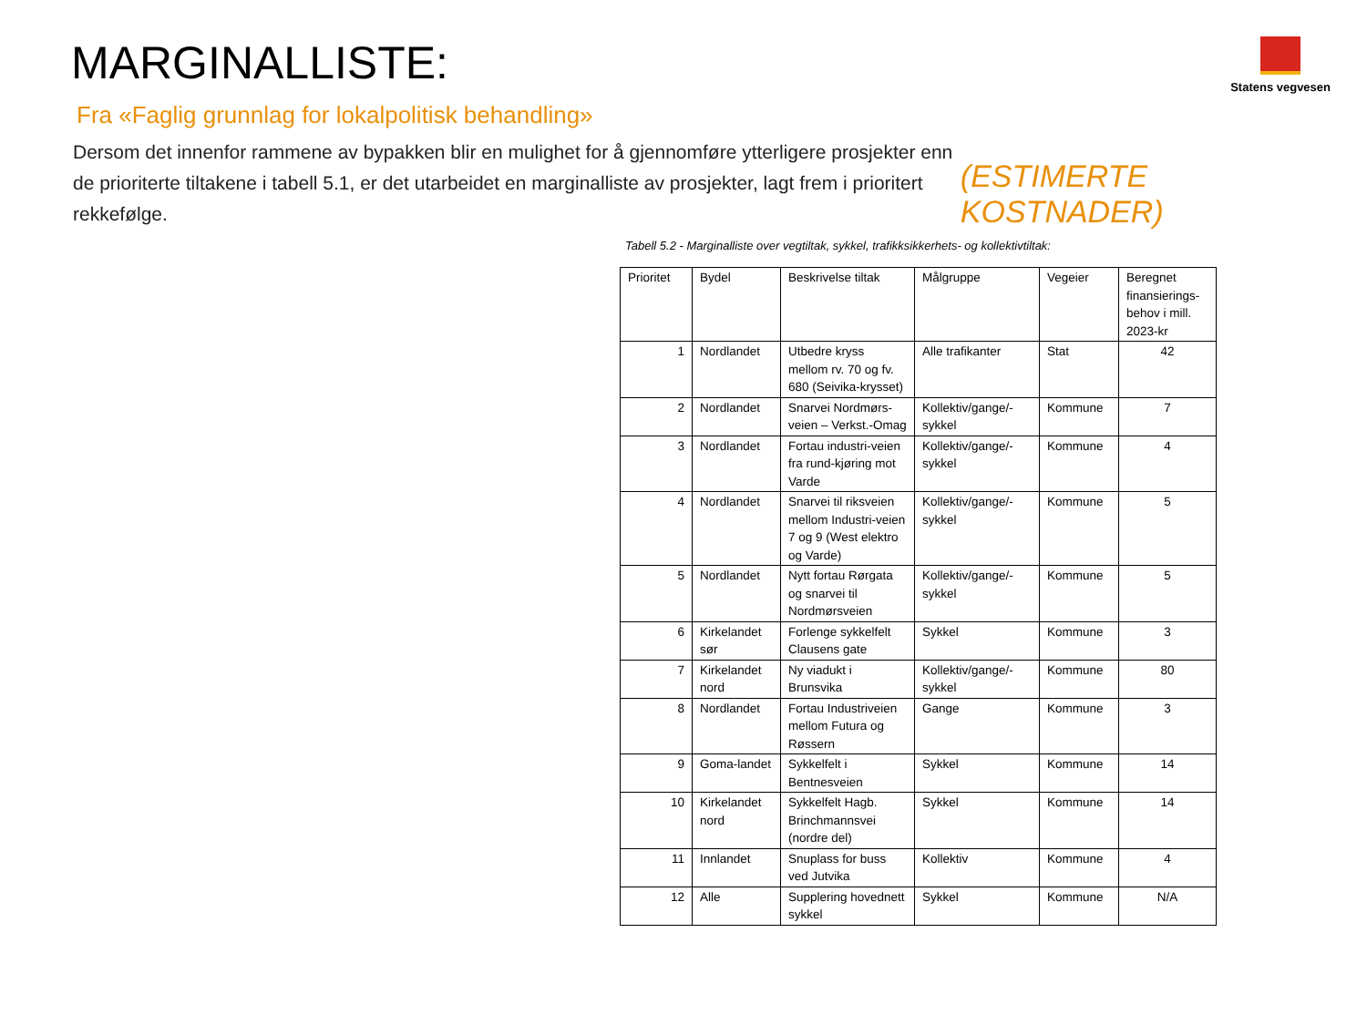MARGINALLISTE:
Statens vegvesen
Fra «Faglig grunnlag for lokalpolitisk behandling»
Dersom det innenfor rammene av bypakken blir en mulighet for å gjennomføre ytterligere prosjekter enn de prioriterte tiltakene i tabell 5.1, er det utarbeidet en marginalliste av prosjekter, lagt frem i prioritert rekkefølge.
(ESTIMERTE KOSTNADER)
Tabell 5.2 - Marginalliste over vegtiltak, sykkel, trafikksikkerhets- og kollektivtiltak:
| Prioritet | Bydel | Beskrivelse tiltak | Målgruppe | Vegeier | Beregnet finansierings-behov i mill. 2023-kr |
| --- | --- | --- | --- | --- | --- |
| 1 | Nordlandet | Utbedre kryss mellom rv. 70 og fv. 680 (Seivika-krysset) | Alle trafikanter | Stat | 42 |
| 2 | Nordlandet | Snarvei Nordmørs-veien – Verkst.-Omag | Kollektiv/gange/-sykkel | Kommune | 7 |
| 3 | Nordlandet | Fortau industri-veien fra rund-kjøring mot Varde | Kollektiv/gange/-sykkel | Kommune | 4 |
| 4 | Nordlandet | Snarvei til riksveien mellom Industri-veien 7 og 9 (West elektro og Varde) | Kollektiv/gange/-sykkel | Kommune | 5 |
| 5 | Nordlandet | Nytt fortau Rørgata og snarvei til Nordmørsveien | Kollektiv/gange/-sykkel | Kommune | 5 |
| 6 | Kirkelandet sør | Forlenge sykkelfelt Clausens gate | Sykkel | Kommune | 3 |
| 7 | Kirkelandet nord | Ny viadukt i Brunsvika | Kollektiv/gange/-sykkel | Kommune | 80 |
| 8 | Nordlandet | Fortau Industriveien mellom Futura og Røssern | Gange | Kommune | 3 |
| 9 | Goma-landet | Sykkelfelt i Bentnesveien | Sykkel | Kommune | 14 |
| 10 | Kirkelandet nord | Sykkelfelt Hagb. Brinchmannsvei (nordre del) | Sykkel | Kommune | 14 |
| 11 | Innlandet | Snuplass for buss ved Jutvika | Kollektiv | Kommune | 4 |
| 12 | Alle | Supplering hovednett sykkel | Sykkel | Kommune | N/A |